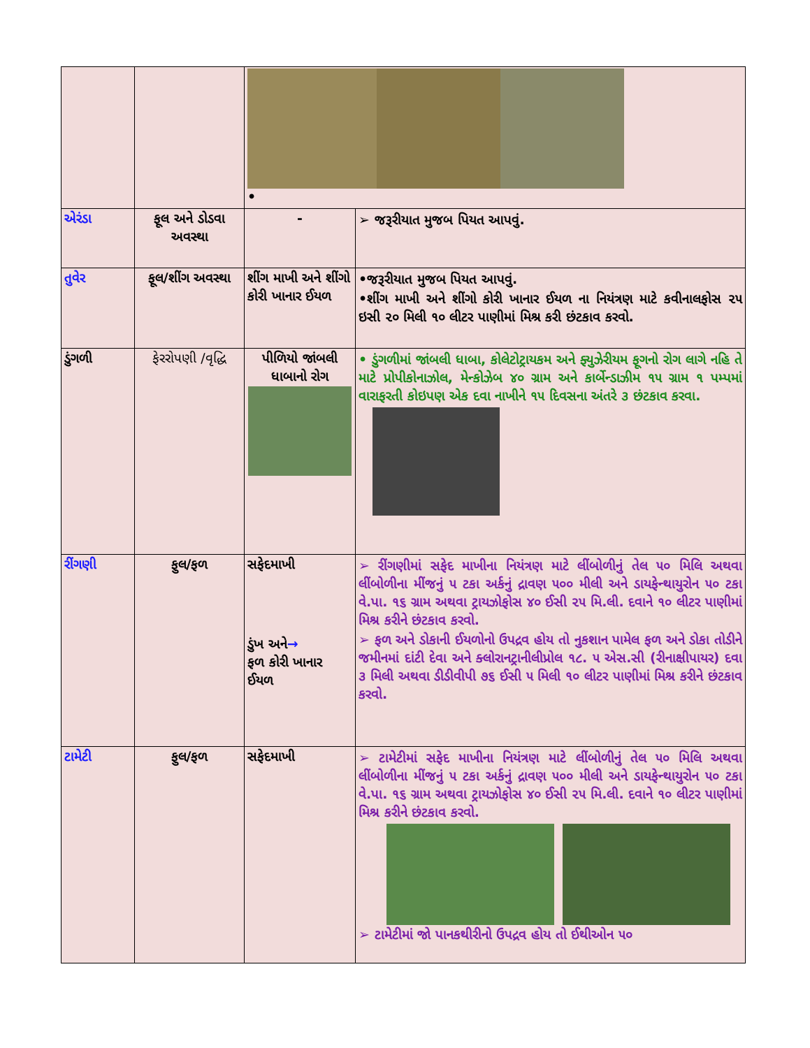| | | • | |
| એરંડા | ફૂલ અને ડોડવા અવસ્થા | - | ➢ જરૂરીયાત મુજબ પિયત આપવું. |
| તુવેર | ફૂલ/શીંગ અવસ્થા | શીંગ માખી અને શીંગો કોરી ખાનાર ઈયળ | •જરૂરીયાત મુજબ પિયત આપવું. •શીંગ માખી અને શીંગો કોરી ખાનાર ઈયળ ના નિયંત્રણ માટે કવીનાલફોસ ૨૫ ઇસી ૨૦ મિલી ૧૦ લીટર પાણીમાં મિશ્ર કરી છંટકાવ કરવો. |
| ડુંગળી | ફેરરોપણી /વૃદ્ધિ | પીળિયો જાંબલી ધાબાનો રોગ | • ડુંગળીમાં જાંબલી ધાબા, કોલેટોટ્રાયકમ અને ફ્યુઝેરીયમ ફૂગનો રોગ લાગે નહિ તે માટે પ્રોપીકોનાઝોલ, મેન્કોઝેબ ૪૦ ગ્રામ અને કાર્બેન્ડાઝીમ ૧૫ ગ્રામ ૧ પમ્પમાં વારાફરતી કોઇપણ એક દવા નાખીને ૧૫ દિવસના અંતરે ૩ છંટકાવ કરવા. |
| રીંગણી | ફુલ/ફળ | સફેદમાખી ડુંખ અને → ફળ કોરી ખાનાર ઈયળ | ➢ રીંગણીમાં સફેદ માખીના નિયંત્રણ માટે લીંબોળીનું તેલ ૫૦ મિલિ અથવા લીંબોળીના મીંજનું ૫ ટકા અર્કનું દ્રાવણ ૫૦૦ મીલી અને ડાયફેન્થાયુરોન ૫૦ ટકા વે.પા. ૧૬ ગ્રામ અથવા ટ્રાયઝોફોસ ૪૦ ઈસી ૨૫ મિ.લી. દવાને ૧૦ લીટર પાણીમાં મિશ્ર કરીને છંટકાવ કરવો. ➢ ફળ અને ડોકાની ઈયળોનો ઉપદ્રવ હોય તો નુકશાન પામેલ ફળ અને ડોકા તોડીને જમીનમાં દાંટી દેવા અને ક્લોરાનટ્રાનીલીપ્રોલ ૧૮. ૫ એસ.સી (રીનાક્ષીપાયર) દવા ૩ મિલી અથવા ડીડીવીપી ૭૬ ઈસી ૫ મિલી ૧૦ લીટર પાણીમાં મિશ્ર કરીને છંટકાવ કરવો. |
| ટામેટી | ફુલ/ફળ | સફેદમાખી | ➢ ટામેટીમાં સફેદ માખીના નિયંત્રણ માટે લીંબોળીનું તેલ ૫૦ મિલિ અથવા લીંબોળીના મીંજનું ૫ ટકા અર્કનું દ્રાવણ ૫૦૦ મીલી અને ડાયફેન્થાયુરોન ૫૦ ટકા વે.પા. ૧૬ ગ્રામ અથવા ટ્રાયઝોફોસ ૪૦ ઈસી ૨૫ મિ.લી. દવાને ૧૦ લીટર પાણીમાં મિશ્ર કરીને છંટકાવ કરવો. ➢ ટામેટીમાં જો પાનકથીરીનો ઉપદ્રવ હોય તો ઈથીઓન ૫૦ |